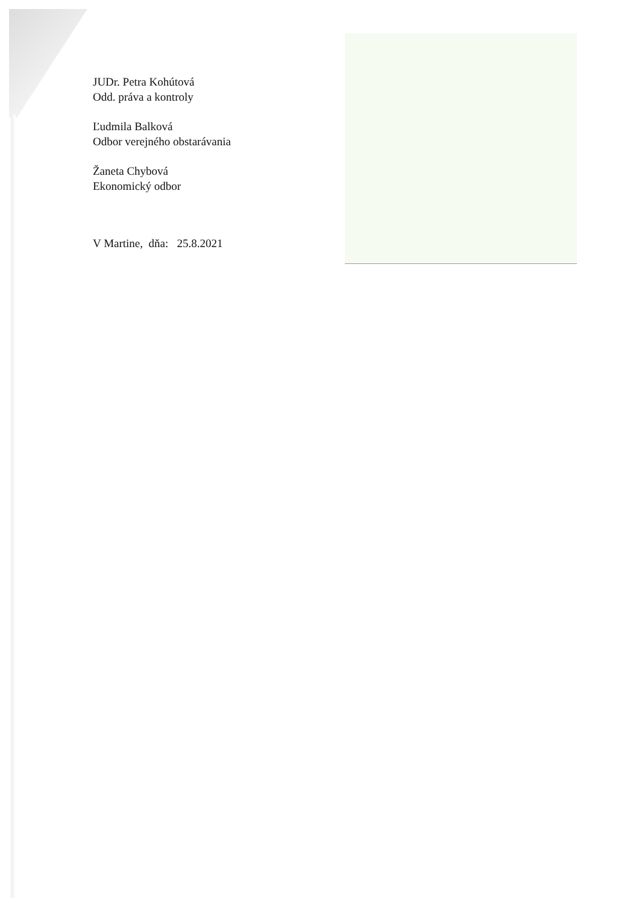JUDr. Petra Kohútová
Odd. práva a kontroly
Ľudmila Balková
Odbor verejného obstarávania
Žaneta Chybová
Ekonomický odbor
V Martine, dňa: 25.8.2021